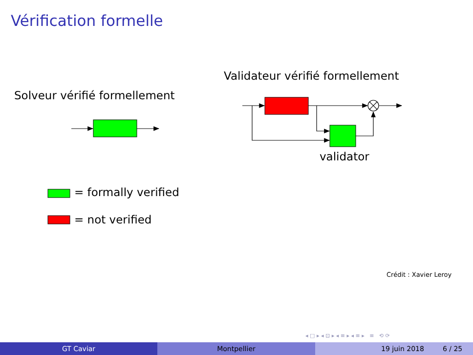Vérification formelle
Validateur vérifié formellement
Solveur vérifié formellement
validator
= formally verified
= not verified
Crédit : Xavier Leroy
◂ □ ▸ ◂ ⊡ ▸ ◂ ≡ ▸ ◂ ≡ ▸ ≡ ⟲ ⟳
GT Caviar Montpellier 19 juin 2018 6 / 25